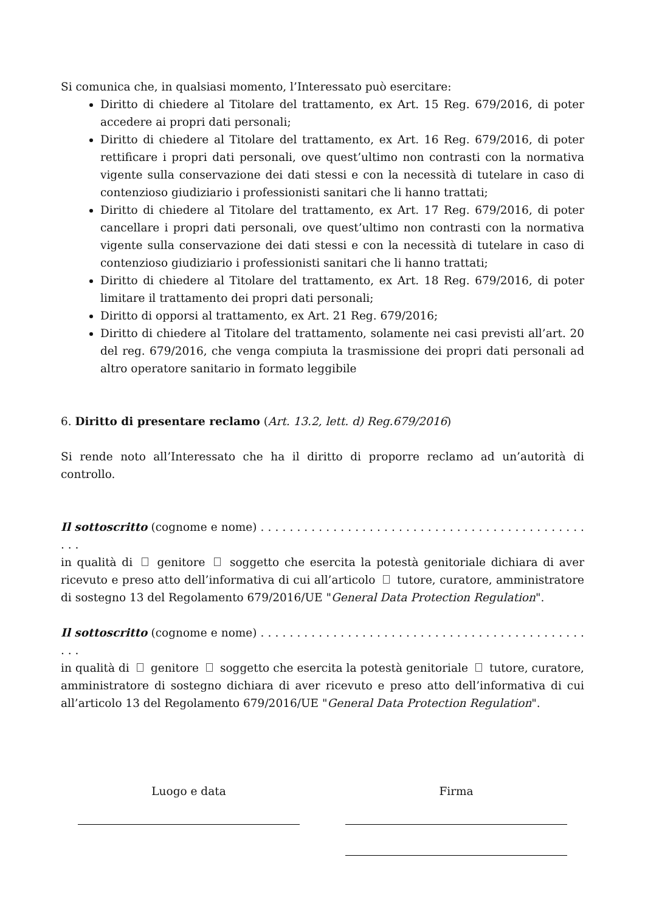Si comunica che, in qualsiasi momento, l’Interessato può esercitare:
Diritto di chiedere al Titolare del trattamento, ex Art. 15 Reg. 679/2016, di poter accedere ai propri dati personali;
Diritto di chiedere al Titolare del trattamento, ex Art. 16 Reg. 679/2016, di poter rettificare i propri dati personali, ove quest’ultimo non contrasti con la normativa vigente sulla conservazione dei dati stessi e con la necessità di tutelare in caso di contenzioso giudiziario i professionisti sanitari che li hanno trattati;
Diritto di chiedere al Titolare del trattamento, ex Art. 17 Reg. 679/2016, di poter cancellare i propri dati personali, ove quest’ultimo non contrasti con la normativa vigente sulla conservazione dei dati stessi e con la necessità di tutelare in caso di contenzioso giudiziario i professionisti sanitari che li hanno trattati;
Diritto di chiedere al Titolare del trattamento, ex Art. 18 Reg. 679/2016, di poter limitare il trattamento dei propri dati personali;
Diritto di opporsi al trattamento, ex Art. 21 Reg. 679/2016;
Diritto di chiedere al Titolare del trattamento, solamente nei casi previsti all’art. 20 del reg. 679/2016, che venga compiuta la trasmissione dei propri dati personali ad altro operatore sanitario in formato leggibile
6. Diritto di presentare reclamo (Art. 13.2, lett. d) Reg.679/2016)
Si rende noto all’Interessato che ha il diritto di proporre reclamo ad un’autorità di controllo.
Il sottoscritto (cognome e nome) . . . . . . . . . . . . . . . . . . . . . . . . . . . . . . . . . . . . . . . . . . . . . . . .
in qualità di genitore soggetto che esercita la potestà genitoriale dichiara di aver ricevuto e preso atto dell’informativa di cui all’articolo tutore, curatore, amministratore di sostegno 13 del Regolamento 679/2016/UE "General Data Protection Regulation".
Il sottoscritto (cognome e nome) . . . . . . . . . . . . . . . . . . . . . . . . . . . . . . . . . . . . . . . . . . . . . . . .
in qualità di genitore soggetto che esercita la potestà genitoriale tutore, curatore, amministratore di sostegno dichiara di aver ricevuto e preso atto dell’informativa di cui all’articolo 13 del Regolamento 679/2016/UE "General Data Protection Regulation".
Luogo e data Firma